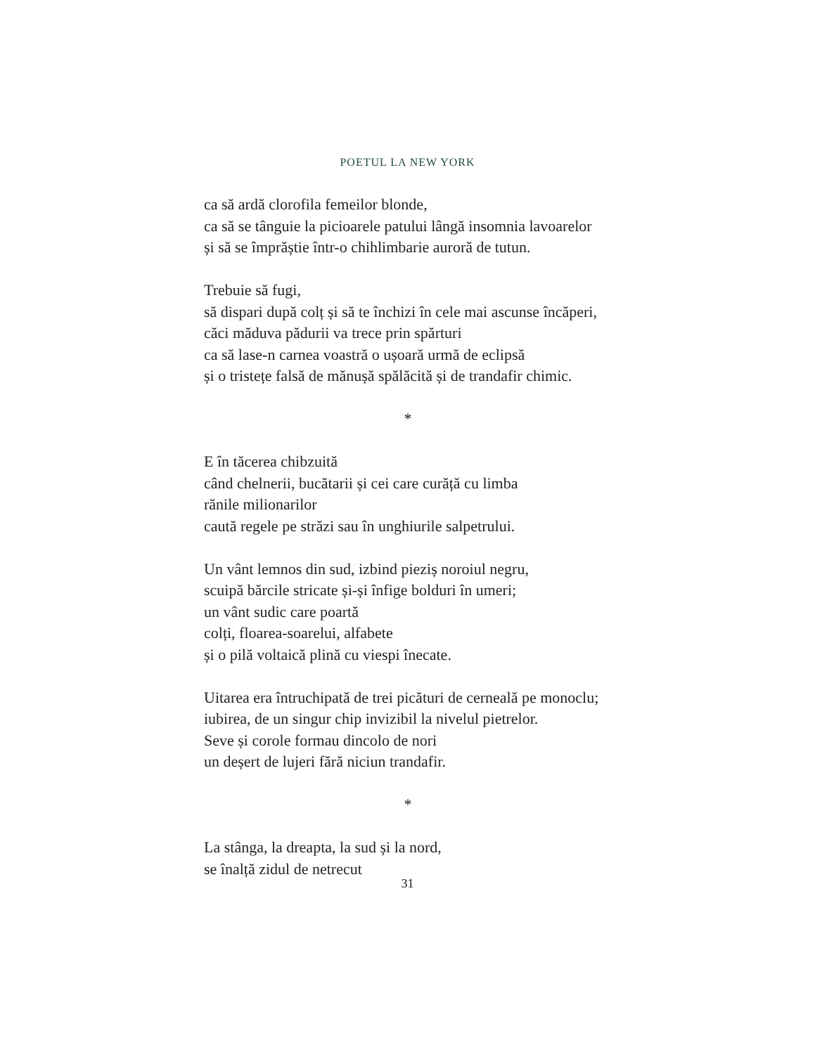POETUL LA NEW YORK
ca să ardă clorofila femeilor blonde,
ca să se tânguie la picioarele patului lângă insomnia lavoarelor
și să se împrăștie într-o chihlimbarie auroră de tutun.
Trebuie să fugi,
să dispari după colț și să te închizi în cele mai ascunse încăperi,
căci măduva pădurii va trece prin spărturi
ca să lase-n carnea voastră o ușoară urmă de eclipsă
și o tristețe falsă de mănușă spălăcită și de trandafir chimic.
*
E în tăcerea chibzuită
când chelnerii, bucătarii și cei care curăță cu limba
rănile milionarilor
caută regele pe străzi sau în unghiurile salpetrului.
Un vânt lemnos din sud, izbind pieziș noroiul negru,
scuipă bărcile stricate și-și înfige bolduri în umeri;
un vânt sudic care poartă
colți, floarea-soarelui, alfabete
și o pilă voltaică plină cu viespi înecate.
Uitarea era întruchipată de trei picături de cerneală pe monoclu;
iubirea, de un singur chip invizibil la nivelul pietrelor.
Seve și corole formau dincolo de nori
un deșert de lujeri fără niciun trandafir.
*
La stânga, la dreapta, la sud și la nord,
se înalță zidul de netrecut
31